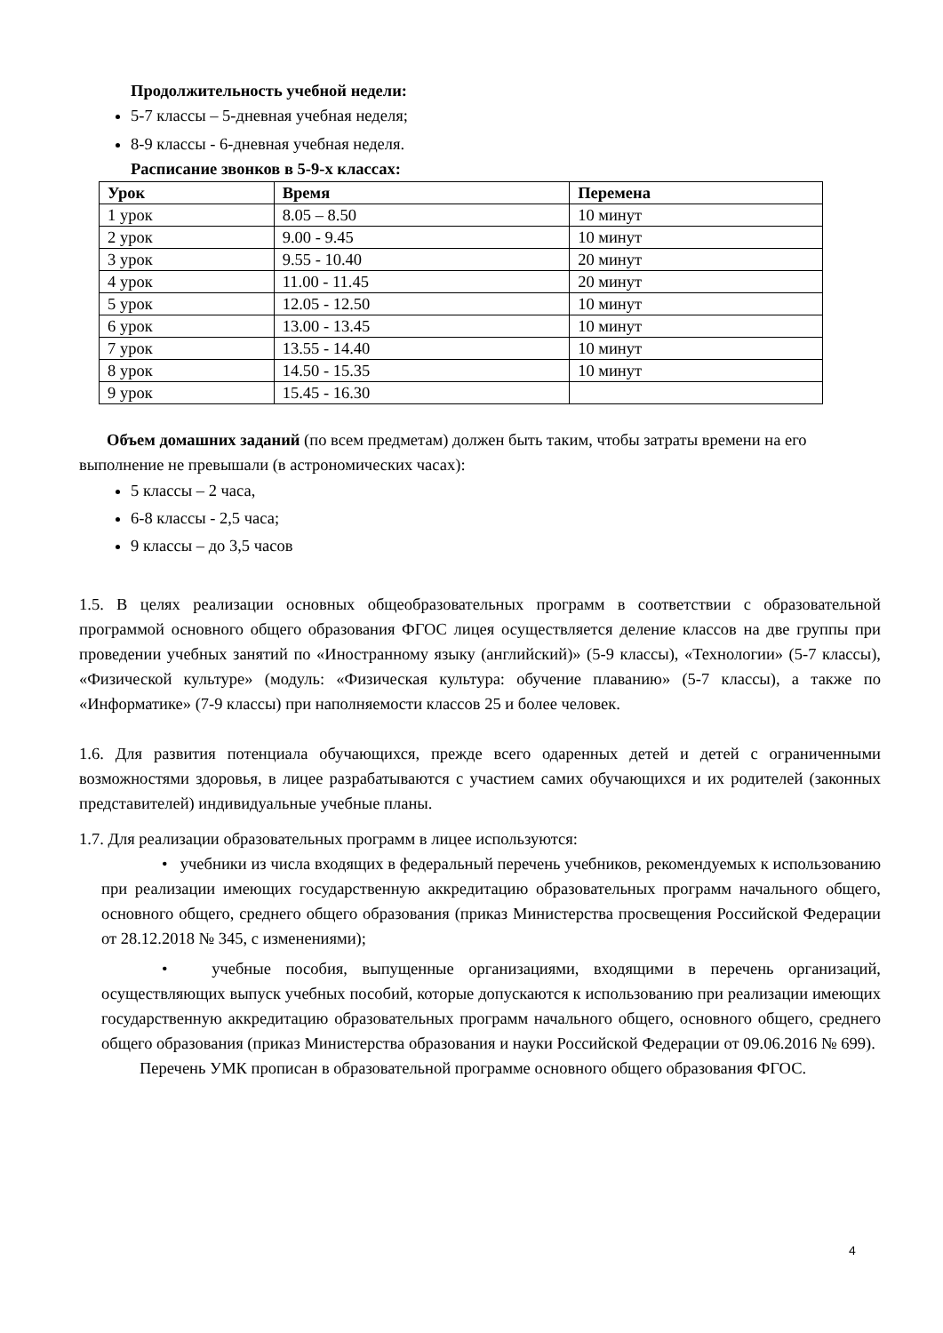Продолжительность учебной недели:
5-7 классы – 5-дневная учебная неделя;
8-9 классы - 6-дневная учебная неделя.
Расписание звонков в 5-9-х классах:
| Урок | Время | Перемена |
| --- | --- | --- |
| 1 урок | 8.05 – 8.50 | 10 минут |
| 2 урок | 9.00 - 9.45 | 10 минут |
| 3 урок | 9.55 - 10.40 | 20 минут |
| 4 урок | 11.00 - 11.45 | 20 минут |
| 5 урок | 12.05 - 12.50 | 10 минут |
| 6 урок | 13.00 - 13.45 | 10 минут |
| 7 урок | 13.55 - 14.40 | 10 минут |
| 8 урок | 14.50 - 15.35 | 10 минут |
| 9 урок | 15.45 - 16.30 | |
Объем домашних заданий (по всем предметам) должен быть таким, чтобы затраты времени на его выполнение не превышали (в астрономических часах):
5 классы – 2 часа,
6-8 классы - 2,5 часа;
9 классы – до 3,5 часов
1.5. В целях реализации основных общеобразовательных программ в соответствии с образовательной программой основного общего образования ФГОС лицея осуществляется деление классов на две группы при проведении учебных занятий по «Иностранному языку (английский)» (5-9 классы), «Технологии» (5-7 классы), «Физической культуре» (модуль: «Физическая культура: обучение плаванию» (5-7 классы), а также по «Информатике» (7-9 классы) при наполняемости классов 25 и более человек.
1.6. Для развития потенциала обучающихся, прежде всего одаренных детей и детей с ограниченными возможностями здоровья, в лицее разрабатываются с участием самих обучающихся и их родителей (законных представителей) индивидуальные учебные планы.
1.7. Для реализации образовательных программ в лицее используются:
• учебники из числа входящих в федеральный перечень учебников, рекомендуемых к использованию при реализации имеющих государственную аккредитацию образовательных программ начального общего, основного общего, среднего общего образования (приказ Министерства просвещения Российской Федерации от 28.12.2018 № 345, с изменениями);
• учебные пособия, выпущенные организациями, входящими в перечень организаций, осуществляющих выпуск учебных пособий, которые допускаются к использованию при реализации имеющих государственную аккредитацию образовательных программ начального общего, основного общего, среднего общего образования (приказ Министерства образования и науки Российской Федерации от 09.06.2016 № 699).
Перечень УМК прописан в образовательной программе основного общего образования ФГОС.
4